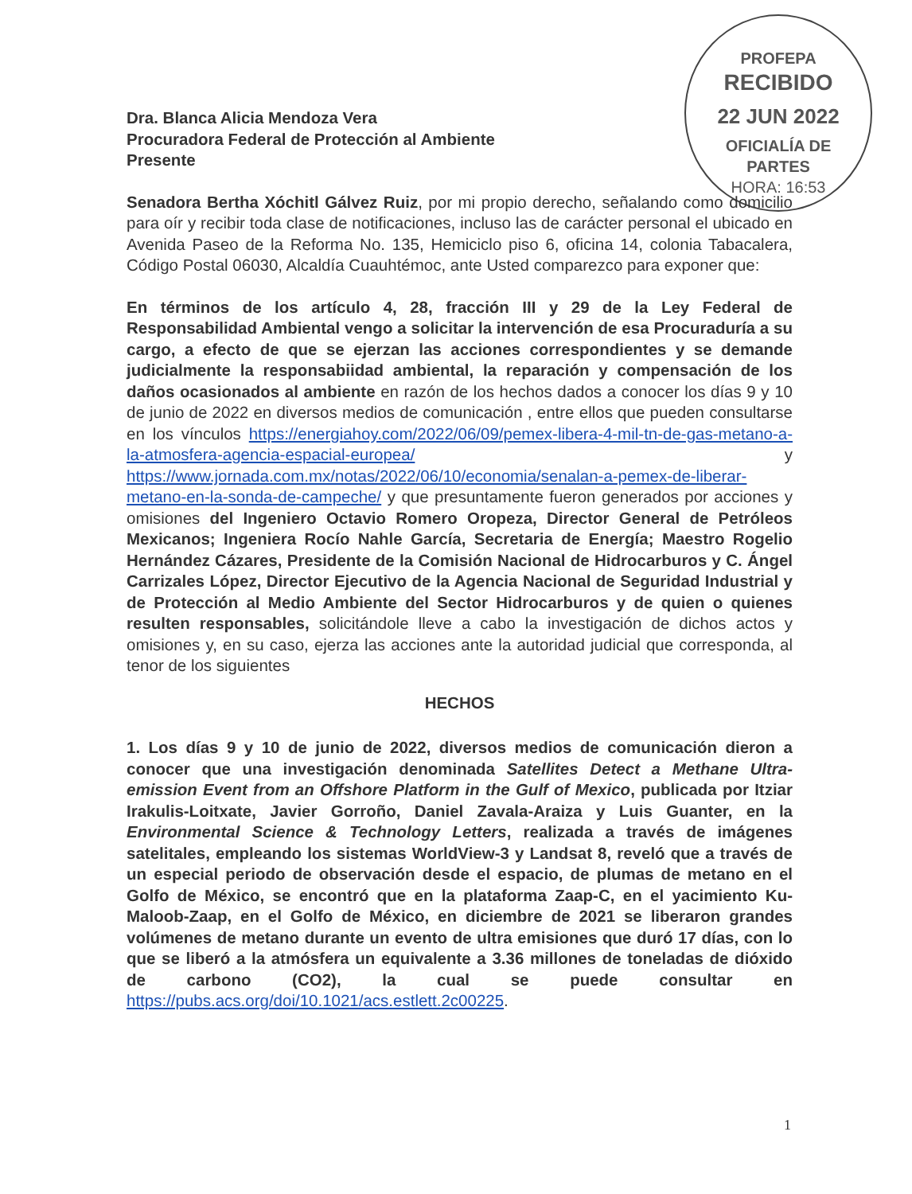PROFEPA
RECIBIDO
22 JUN 2022
OFICIALÍA DE
PARTES
HORA: 16:53
Dra. Blanca Alicia Mendoza Vera
Procuradora Federal de Protección al Ambiente
Presente
Senadora Bertha Xóchitl Gálvez Ruiz, por mi propio derecho, señalando como domicilio para oír y recibir toda clase de notificaciones, incluso las de carácter personal el ubicado en Avenida Paseo de la Reforma No. 135, Hemiciclo piso 6, oficina 14, colonia Tabacalera, Código Postal 06030, Alcaldía Cuauhtémoc, ante Usted comparezco para exponer que:
En términos de los artículo 4, 28, fracción III y 29 de la Ley Federal de Responsabilidad Ambiental vengo a solicitar la intervención de esa Procuraduría a su cargo, a efecto de que se ejerzan las acciones correspondientes y se demande judicialmente la responsabiidad ambiental, la reparación y compensación de los daños ocasionados al ambiente en razón de los hechos dados a conocer los días 9 y 10 de junio de 2022 en diversos medios de comunicación , entre ellos que pueden consultarse en los vínculos https://energiahoy.com/2022/06/09/pemex-libera-4-mil-tn-de-gas-metano-a-la-atmosfera-agencia-espacial-europea/ y https://www.jornada.com.mx/notas/2022/06/10/economia/senalan-a-pemex-de-liberar-metano-en-la-sonda-de-campeche/ y que presuntamente fueron generados por acciones y omisiones del Ingeniero Octavio Romero Oropeza, Director General de Petróleos Mexicanos; Ingeniera Rocío Nahle García, Secretaria de Energía; Maestro Rogelio Hernández Cázares, Presidente de la Comisión Nacional de Hidrocarburos y C. Ángel Carrizales López, Director Ejecutivo de la Agencia Nacional de Seguridad Industrial y de Protección al Medio Ambiente del Sector Hidrocarburos y de quien o quienes resulten responsables, solicitándole lleve a cabo la investigación de dichos actos y omisiones y, en su caso, ejerza las acciones ante la autoridad judicial que corresponda, al tenor de los siguientes
HECHOS
1. Los días 9 y 10 de junio de 2022, diversos medios de comunicación dieron a conocer que una investigación denominada Satellites Detect a Methane Ultra-emission Event from an Offshore Platform in the Gulf of Mexico, publicada por Itziar Irakulis-Loitxate, Javier Gorroño, Daniel Zavala-Araiza y Luis Guanter, en la Environmental Science & Technology Letters, realizada a través de imágenes satelitales, empleando los sistemas WorldView-3 y Landsat 8, reveló que a través de un especial periodo de observación desde el espacio, de plumas de metano en el Golfo de México, se encontró que en la plataforma Zaap-C, en el yacimiento Ku-Maloob-Zaap, en el Golfo de México, en diciembre de 2021 se liberaron grandes volúmenes de metano durante un evento de ultra emisiones que duró 17 días, con lo que se liberó a la atmósfera un equivalente a 3.36 millones de toneladas de dióxido de carbono (CO2), la cual se puede consultar en https://pubs.acs.org/doi/10.1021/acs.estlett.2c00225.
1